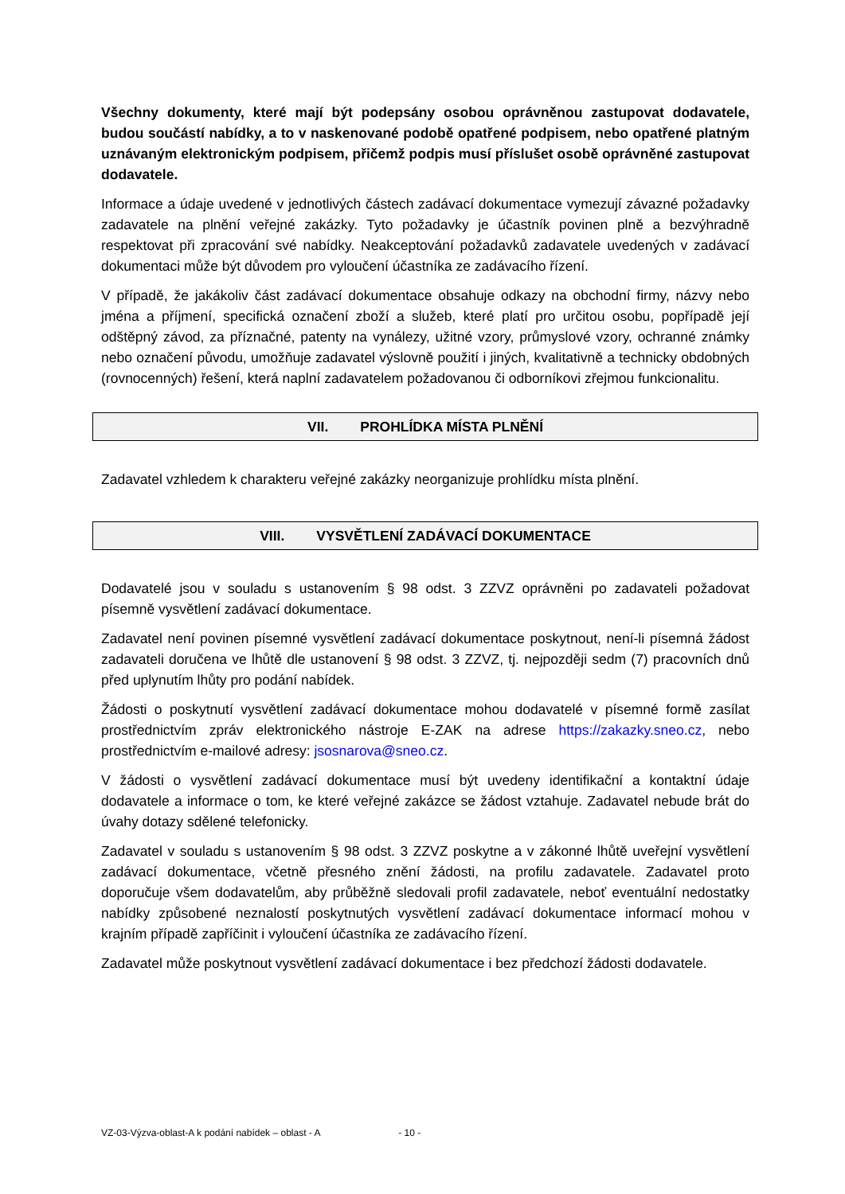Všechny dokumenty, které mají být podepsány osobou oprávněnou zastupovat dodavatele, budou součástí nabídky, a to v naskenované podobě opatřené podpisem, nebo opatřené platným uznávaným elektronickým podpisem, přičemž podpis musí příslušet osobě oprávněné zastupovat dodavatele.
Informace a údaje uvedené v jednotlivých částech zadávací dokumentace vymezují závazné požadavky zadavatele na plnění veřejné zakázky. Tyto požadavky je účastník povinen plně a bezvýhradně respektovat při zpracování své nabídky. Neakceptování požadavků zadavatele uvedených v zadávací dokumentaci může být důvodem pro vyloučení účastníka ze zadávacího řízení.
V případě, že jakákoliv část zadávací dokumentace obsahuje odkazy na obchodní firmy, názvy nebo jména a příjmení, specifická označení zboží a služeb, které platí pro určitou osobu, popřípadě její odštěpný závod, za příznačné, patenty na vynálezy, užitné vzory, průmyslové vzory, ochranné známky nebo označení původu, umožňuje zadavatel výslovně použití i jiných, kvalitativně a technicky obdobných (rovnocenných) řešení, která naplní zadavatelem požadovanou či odborníkovi zřejmou funkcionalitu.
VII. PROHLÍDKA MÍSTA PLNĚNÍ
Zadavatel vzhledem k charakteru veřejné zakázky neorganizuje prohlídku místa plnění.
VIII. VYSVĚTLENÍ ZADÁVACÍ DOKUMENTACE
Dodavatelé jsou v souladu s ustanovením § 98 odst. 3 ZZVZ oprávněni po zadavateli požadovat písemně vysvětlení zadávací dokumentace.
Zadavatel není povinen písemné vysvětlení zadávací dokumentace poskytnout, není-li písemná žádost zadavateli doručena ve lhůtě dle ustanovení § 98 odst. 3 ZZVZ, tj. nejpozději sedm (7) pracovních dnů před uplynutím lhůty pro podání nabídek.
Žádosti o poskytnutí vysvětlení zadávací dokumentace mohou dodavatelé v písemné formě zasílat prostřednictvím zpráv elektronického nástroje E-ZAK na adrese https://zakazky.sneo.cz, nebo prostřednictvím e-mailové adresy: jsosnarova@sneo.cz.
V žádosti o vysvětlení zadávací dokumentace musí být uvedeny identifikační a kontaktní údaje dodavatele a informace o tom, ke které veřejné zakázce se žádost vztahuje. Zadavatel nebude brát do úvahy dotazy sdělené telefonicky.
Zadavatel v souladu s ustanovením § 98 odst. 3 ZZVZ poskytne a v zákonné lhůtě uveřejní vysvětlení zadávací dokumentace, včetně přesného znění žádosti, na profilu zadavatele. Zadavatel proto doporučuje všem dodavatelům, aby průběžně sledovali profil zadavatele, neboť eventuální nedostatky nabídky způsobené neznalostí poskytnutých vysvětlení zadávací dokumentace informací mohou v krajním případě zapříčinit i vyloučení účastníka ze zadávacího řízení.
Zadavatel může poskytnout vysvětlení zadávací dokumentace i bez předchozí žádosti dodavatele.
VZ-03-Výzva-oblast-A k podání nabídek – oblast - A - 10 -